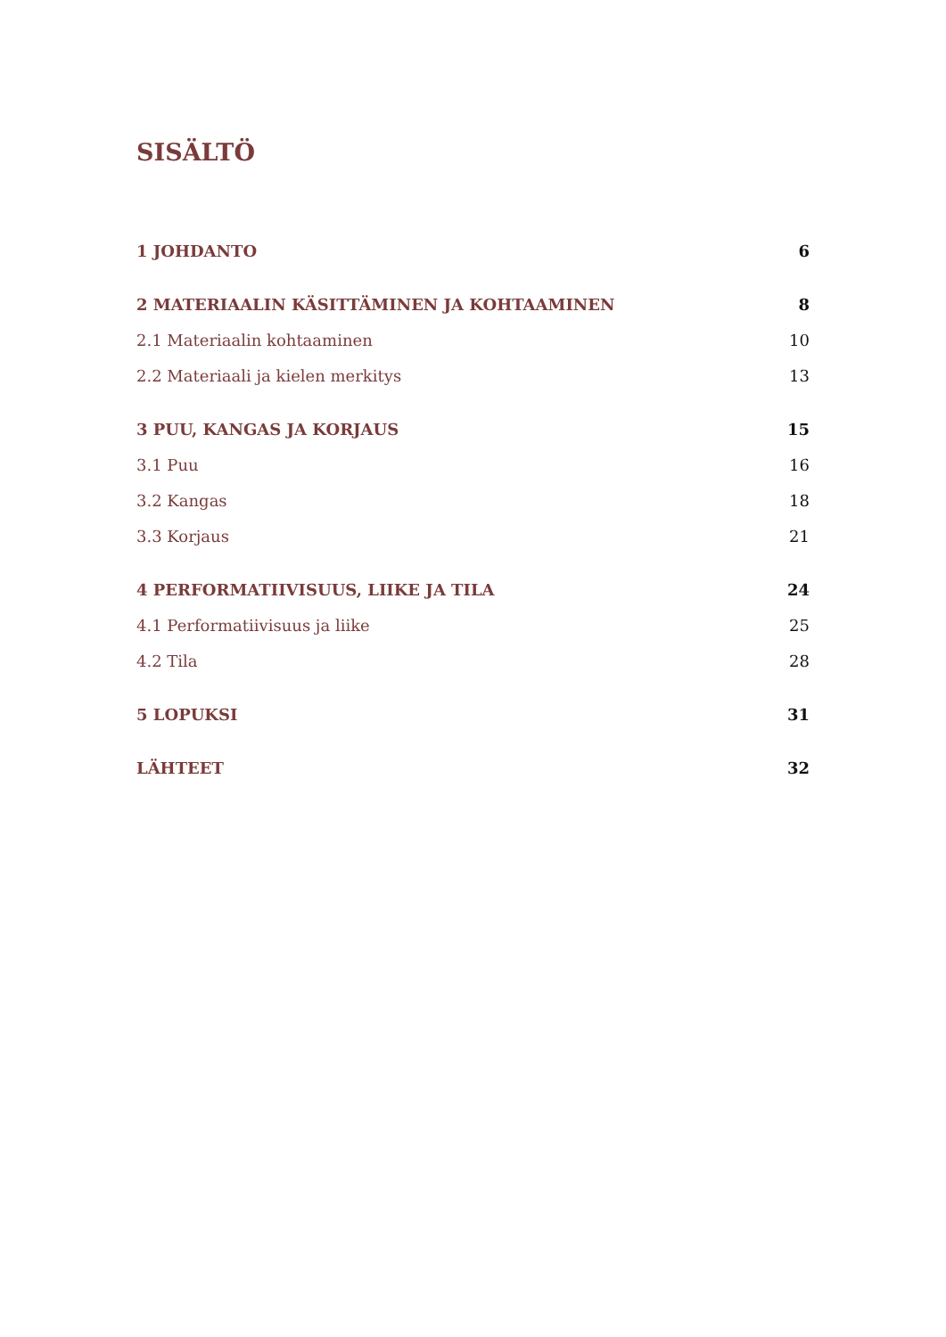SISÄLTÖ
1 JOHDANTO 6
2 MATERIAALIN KÄSITTÄMINEN JA KOHTAAMINEN 8
2.1 Materiaalin kohtaaminen 10
2.2 Materiaali ja kielen merkitys 13
3 PUU, KANGAS JA KORJAUS 15
3.1 Puu 16
3.2 Kangas 18
3.3 Korjaus 21
4 PERFORMATIIVISUUS, LIIKE JA TILA 24
4.1 Performatiivisuus ja liike 25
4.2 Tila 28
5 LOPUKSI 31
LÄHTEET 32